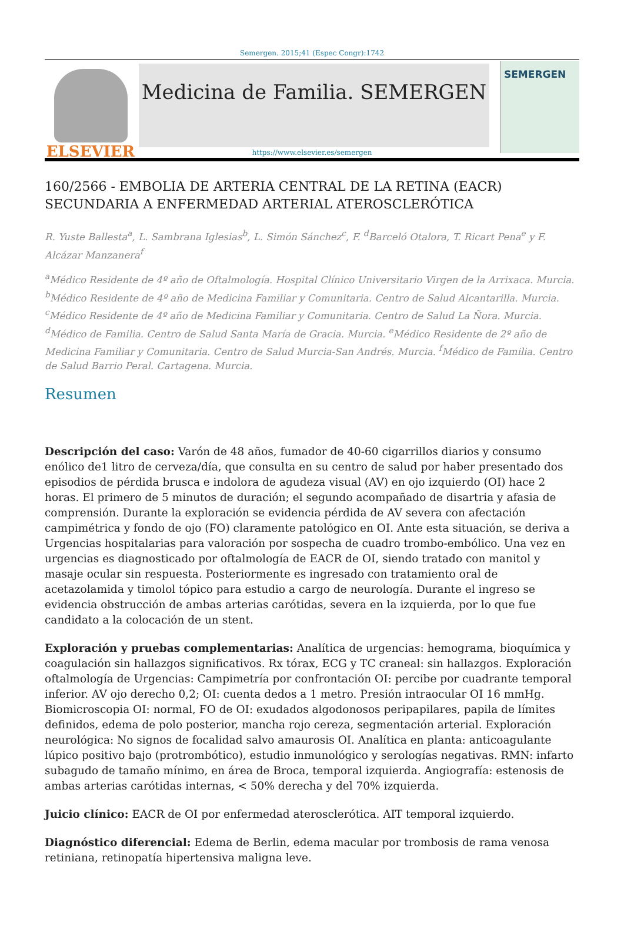Semergen. 2015;41 (Espec Congr):1742
ELSEVIER
Medicina de Familia. SEMERGEN
SEMERGEN
https://www.elsevier.es/semergen
160/2566 - EMBOLIA DE ARTERIA CENTRAL DE LA RETINA (EACR) SECUNDARIA A ENFERMEDAD ARTERIAL ATEROSCLERÓTICA
R. Yuste Ballesta<sup>a</sup>, L. Sambrana Iglesias<sup>b</sup>, L. Simón Sánchez<sup>c</sup>, F. <sup>d</sup>Barceló Otalora, T. Ricart Pena<sup>e</sup> y F. Alcázar Manzanera<sup>f</sup>
<sup>a</sup> Médico Residente de 4º año de Oftalmología. Hospital Clínico Universitario Virgen de la Arrixaca. Murcia. <sup>b</sup>Médico Residente de 4º año de Medicina Familiar y Comunitaria. Centro de Salud Alcantarilla. Murcia. <sup>c</sup>Médico Residente de 4º año de Medicina Familiar y Comunitaria. Centro de Salud La Ñora. Murcia. <sup>d</sup>Médico de Familia. Centro de Salud Santa María de Gracia. Murcia. <sup>e</sup>Médico Residente de 2º año de Medicina Familiar y Comunitaria. Centro de Salud Murcia-San Andrés. Murcia. <sup>f</sup>Médico de Familia. Centro de Salud Barrio Peral. Cartagena. Murcia.
Resumen
Descripción del caso: Varón de 48 años, fumador de 40-60 cigarrillos diarios y consumo enólico de1 litro de cerveza/día, que consulta en su centro de salud por haber presentado dos episodios de pérdida brusca e indolora de agudeza visual (AV) en ojo izquierdo (OI) hace 2 horas. El primero de 5 minutos de duración; el segundo acompañado de disartria y afasia de comprensión. Durante la exploración se evidencia pérdida de AV severa con afectación campimétrica y fondo de ojo (FO) claramente patológico en OI. Ante esta situación, se deriva a Urgencias hospitalarias para valoración por sospecha de cuadro trombo-embólico. Una vez en urgencias es diagnosticado por oftalmología de EACR de OI, siendo tratado con manitol y masaje ocular sin respuesta. Posteriormente es ingresado con tratamiento oral de acetazolamida y timolol tópico para estudio a cargo de neurología. Durante el ingreso se evidencia obstrucción de ambas arterias carótidas, severa en la izquierda, por lo que fue candidato a la colocación de un stent.
Exploración y pruebas complementarias: Analítica de urgencias: hemograma, bioquímica y coagulación sin hallazgos significativos. Rx tórax, ECG y TC craneal: sin hallazgos. Exploración oftalmología de Urgencias: Campimetría por confrontación OI: percibe por cuadrante temporal inferior. AV ojo derecho 0,2; OI: cuenta dedos a 1 metro. Presión intraocular OI 16 mmHg. Biomicroscopia OI: normal, FO de OI: exudados algodonosos peripapilares, papila de límites definidos, edema de polo posterior, mancha rojo cereza, segmentación arterial. Exploración neurológica: No signos de focalidad salvo amaurosis OI. Analítica en planta: anticoagulante lúpico positivo bajo (protrombótico), estudio inmunológico y serologías negativas. RMN: infarto subagudo de tamaño mínimo, en área de Broca, temporal izquierda. Angiografía: estenosis de ambas arterias carótidas internas, < 50% derecha y del 70% izquierda.
Juicio clínico: EACR de OI por enfermedad aterosclerótica. AIT temporal izquierdo.
Diagnóstico diferencial: Edema de Berlin, edema macular por trombosis de rama venosa retiniana, retinopatía hipertensiva maligna leve.